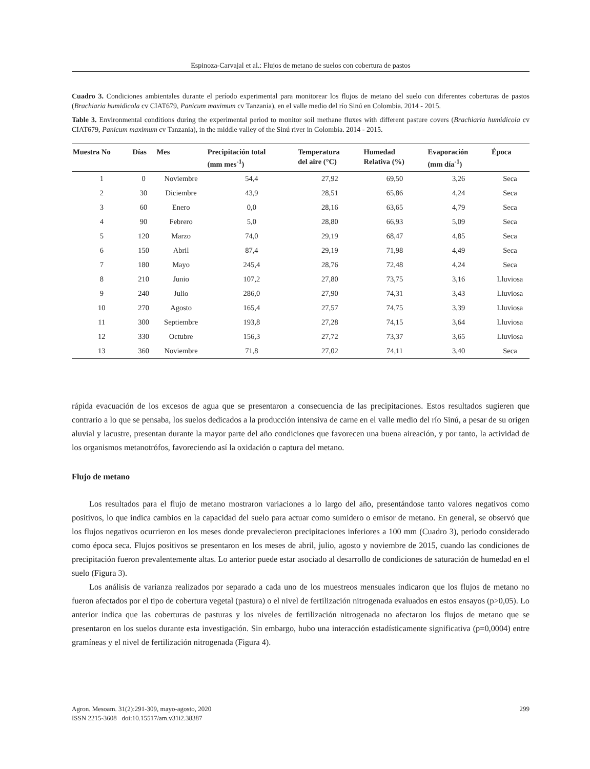Espinoza-Carvajal et al.: Flujos de metano de suelos con cobertura de pastos
Cuadro 3. Condiciones ambientales durante el período experimental para monitorear los flujos de metano del suelo con diferentes coberturas de pastos (Brachiaria humidicola cv CIAT679, Panicum maximum cv Tanzania), en el valle medio del río Sinú en Colombia. 2014 - 2015.
Table 3. Environmental conditions during the experimental period to monitor soil methane fluxes with different pasture covers (Brachiaria humidicola cv CIAT679, Panicum maximum cv Tanzania), in the middle valley of the Sinú river in Colombia. 2014 - 2015.
| Muestra No | Días | Mes | Precipitación total (mm mes<sup>-1</sup>) | Temperatura del aire (°C) | Humedad Relativa (%) | Evaporación (mm día<sup>-1</sup>) | Época |
| --- | --- | --- | --- | --- | --- | --- | --- |
| 1 | 0 | Noviembre | 54,4 | 27,92 | 69,50 | 3,26 | Seca |
| 2 | 30 | Diciembre | 43,9 | 28,51 | 65,86 | 4,24 | Seca |
| 3 | 60 | Enero | 0,0 | 28,16 | 63,65 | 4,79 | Seca |
| 4 | 90 | Febrero | 5,0 | 28,80 | 66,93 | 5,09 | Seca |
| 5 | 120 | Marzo | 74,0 | 29,19 | 68,47 | 4,85 | Seca |
| 6 | 150 | Abril | 87,4 | 29,19 | 71,98 | 4,49 | Seca |
| 7 | 180 | Mayo | 245,4 | 28,76 | 72,48 | 4,24 | Seca |
| 8 | 210 | Junio | 107,2 | 27,80 | 73,75 | 3,16 | Lluviosa |
| 9 | 240 | Julio | 286,0 | 27,90 | 74,31 | 3,43 | Lluviosa |
| 10 | 270 | Agosto | 165,4 | 27,57 | 74,75 | 3,39 | Lluviosa |
| 11 | 300 | Septiembre | 193,8 | 27,28 | 74,15 | 3,64 | Lluviosa |
| 12 | 330 | Octubre | 156,3 | 27,72 | 73,37 | 3,65 | Lluviosa |
| 13 | 360 | Noviembre | 71,8 | 27,02 | 74,11 | 3,40 | Seca |
rápida evacuación de los excesos de agua que se presentaron a consecuencia de las precipitaciones. Estos resultados sugieren que contrario a lo que se pensaba, los suelos dedicados a la producción intensiva de carne en el valle medio del río Sinú, a pesar de su origen aluvial y lacustre, presentan durante la mayor parte del año condiciones que favorecen una buena aireación, y por tanto, la actividad de los organismos metanotrófos, favoreciendo así la oxidación o captura del metano.
Flujo de metano
Los resultados para el flujo de metano mostraron variaciones a lo largo del año, presentándose tanto valores negativos como positivos, lo que indica cambios en la capacidad del suelo para actuar como sumidero o emisor de metano. En general, se observó que los flujos negativos ocurrieron en los meses donde prevalecieron precipitaciones inferiores a 100 mm (Cuadro 3), periodo considerado como época seca. Flujos positivos se presentaron en los meses de abril, julio, agosto y noviembre de 2015, cuando las condiciones de precipitación fueron prevalentemente altas. Lo anterior puede estar asociado al desarrollo de condiciones de saturación de humedad en el suelo (Figura 3).
Los análisis de varianza realizados por separado a cada uno de los muestreos mensuales indicaron que los flujos de metano no fueron afectados por el tipo de cobertura vegetal (pastura) o el nivel de fertilización nitrogenada evaluados en estos ensayos (p>0,05). Lo anterior indica que las coberturas de pasturas y los niveles de fertilización nitrogenada no afectaron los flujos de metano que se presentaron en los suelos durante esta investigación. Sin embargo, hubo una interacción estadísticamente significativa (p=0,0004) entre gramíneas y el nivel de fertilización nitrogenada (Figura 4).
Agron. Mesoam. 31(2):291-309, mayo-agosto, 2020 299
ISSN 2215-3608 doi:10.15517/am.v31i2.38387